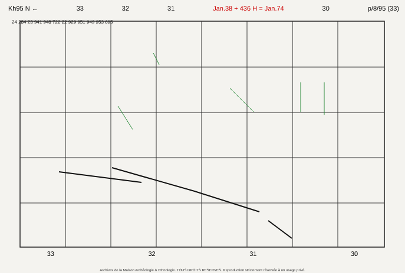Kh95 N ← 33 32 31 Jan.38 + 436 H = Jan.74 30 p/8/95 (33)
24 284 23 941 948 722 22 929 951 949 953 695
33 32 31 30
Archives de la Maison Archéologie & Ethnologie. TOUS DROITS RESERVES. Reproduction strictement réservée à un usage privé.